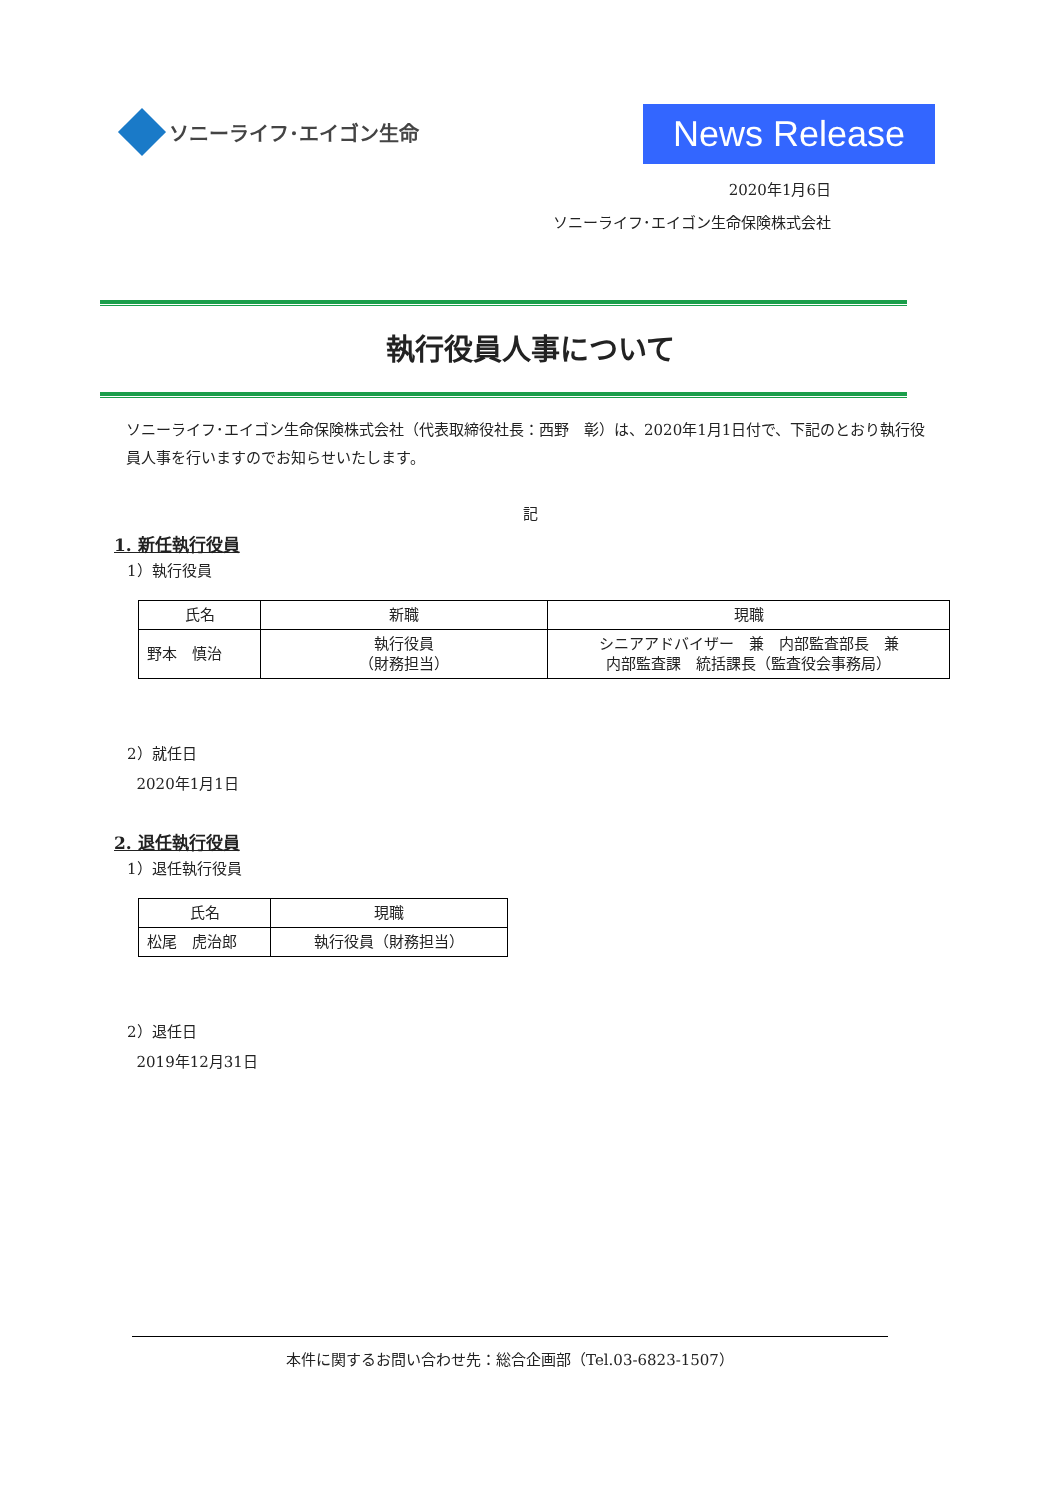ソニーライフ･エイゴン生命
News Release
2020年1月6日
ソニーライフ･エイゴン生命保険株式会社
執行役員人事について
ソニーライフ･エイゴン生命保険株式会社（代表取締役社長：西野　彰）は、2020年1月1日付で、下記のとおり執行役員人事を行いますのでお知らせいたします。
記
1. 新任執行役員
1）執行役員
| 氏名 | 新職 | 現職 |
| --- | --- | --- |
| 野本 慎治 | 執行役員 （財務担当） | シニアアドバイザー 兼 内部監査部長 兼 内部監査課 統括課長（監査役会事務局） |
2）就任日
2020年1月1日
2. 退任執行役員
1）退任執行役員
| 氏名 | 現職 |
| --- | --- |
| 松尾 虎治郎 | 執行役員（財務担当） |
2）退任日
2019年12月31日
本件に関するお問い合わせ先：総合企画部（Tel.03-6823-1507）